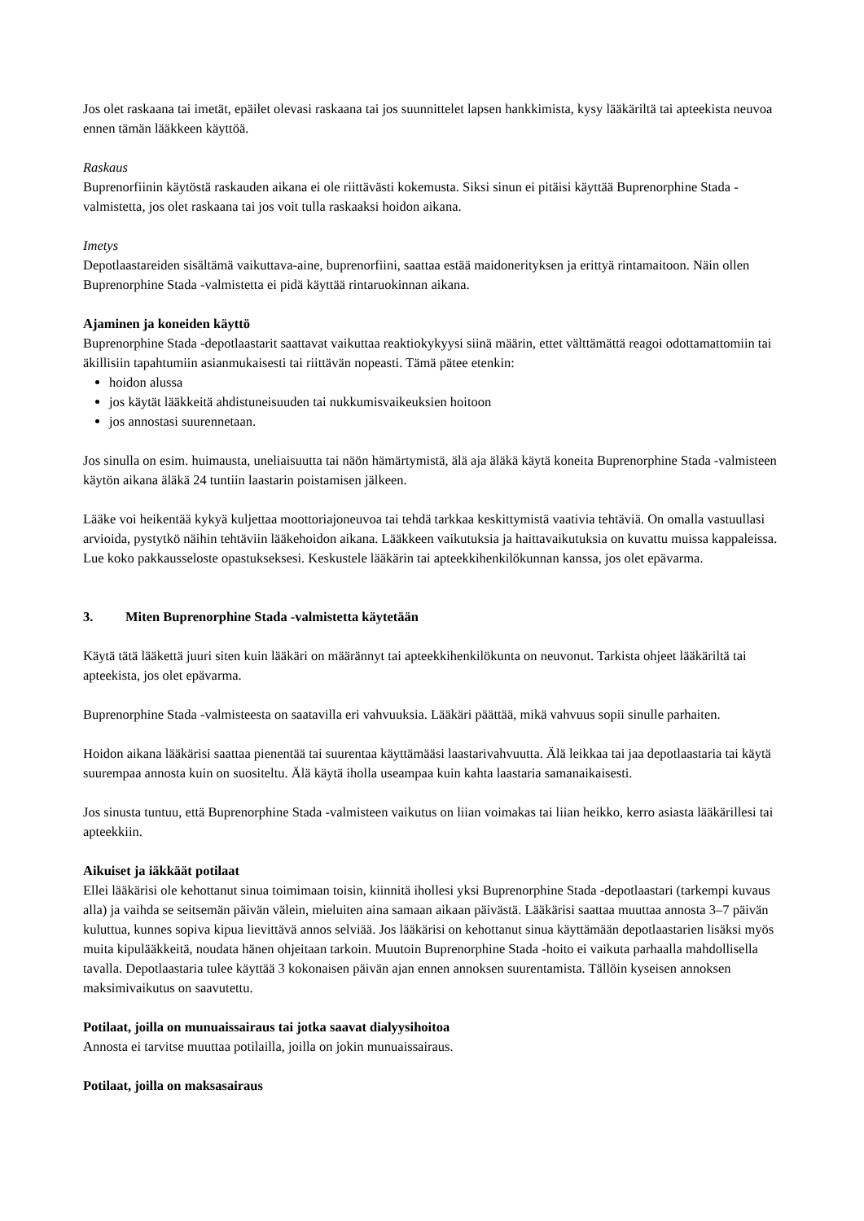Jos olet raskaana tai imetät, epäilet olevasi raskaana tai jos suunnittelet lapsen hankkimista, kysy lääkäriltä tai apteekista neuvoa ennen tämän lääkkeen käyttöä.
Raskaus
Buprenorfiinin käytöstä raskauden aikana ei ole riittävästi kokemusta. Siksi sinun ei pitäisi käyttää Buprenorphine Stada -valmistetta, jos olet raskaana tai jos voit tulla raskaaksi hoidon aikana.
Imetys
Depotlaastareiden sisältämä vaikuttava-aine, buprenorfiini, saattaa estää maidonerityksen ja erittyä rintamaitoon. Näin ollen Buprenorphine Stada -valmistetta ei pidä käyttää rintaruokinnan aikana.
Ajaminen ja koneiden käyttö
Buprenorphine Stada -depotlaastarit saattavat vaikuttaa reaktiokykyysi siinä määrin, ettet välttämättä reagoi odottamattomiin tai äkillisiin tapahtumiin asianmukaisesti tai riittävän nopeasti. Tämä pätee etenkin:
hoidon alussa
jos käytät lääkkeitä ahdistuneisuuden tai nukkumisvaikeuksien hoitoon
jos annostasi suurennetaan.
Jos sinulla on esim. huimausta, uneliaisuutta tai näön hämärtymistä, älä aja äläkä käytä koneita Buprenorphine Stada -valmisteen käytön aikana äläkä 24 tuntiin laastarin poistamisen jälkeen.
Lääke voi heikentää kykyä kuljettaa moottoriajoneuvoa tai tehdä tarkkaa keskittymistä vaativia tehtäviä. On omalla vastuullasi arvioida, pystytkö näihin tehtäviin lääkehoidon aikana. Lääkkeen vaikutuksia ja haittavaikutuksia on kuvattu muissa kappaleissa. Lue koko pakkausseloste opastukseksesi. Keskustele lääkärin tai apteekkihenkilökunnan kanssa, jos olet epävarma.
3. Miten Buprenorphine Stada -valmistetta käytetään
Käytä tätä lääkettä juuri siten kuin lääkäri on määrännyt tai apteekkihenkilökunta on neuvonut. Tarkista ohjeet lääkäriltä tai apteekista, jos olet epävarma.
Buprenorphine Stada -valmisteesta on saatavilla eri vahvuuksia. Lääkäri päättää, mikä vahvuus sopii sinulle parhaiten.
Hoidon aikana lääkärisi saattaa pienentää tai suurentaa käyttämääsi laastarivahvuutta. Älä leikkaa tai jaa depotlaastaria tai käytä suurempaa annosta kuin on suositeltu. Älä käytä iholla useampaa kuin kahta laastaria samanaikaisesti.
Jos sinusta tuntuu, että Buprenorphine Stada -valmisteen vaikutus on liian voimakas tai liian heikko, kerro asiasta lääkärillesi tai apteekkiin.
Aikuiset ja iäkkäät potilaat
Ellei lääkärisi ole kehottanut sinua toimimaan toisin, kiinnitä ihollesi yksi Buprenorphine Stada -depotlaastari (tarkempi kuvaus alla) ja vaihda se seitsemän päivän välein, mieluiten aina samaan aikaan päivästä. Lääkärisi saattaa muuttaa annosta 3–7 päivän kuluttua, kunnes sopiva kipua lievittävä annos selviää. Jos lääkärisi on kehottanut sinua käyttämään depotlaastarien lisäksi myös muita kipulääkkeitä, noudata hänen ohjeitaan tarkoin. Muutoin Buprenorphine Stada -hoito ei vaikuta parhaalla mahdollisella tavalla. Depotlaastaria tulee käyttää 3 kokonaisen päivän ajan ennen annoksen suurentamista. Tällöin kyseisen annoksen maksimivaikutus on saavutettu.
Potilaat, joilla on munuaissairaus tai jotka saavat dialyysihoitoa
Annosta ei tarvitse muuttaa potilailla, joilla on jokin munuaissairaus.
Potilaat, joilla on maksasairaus